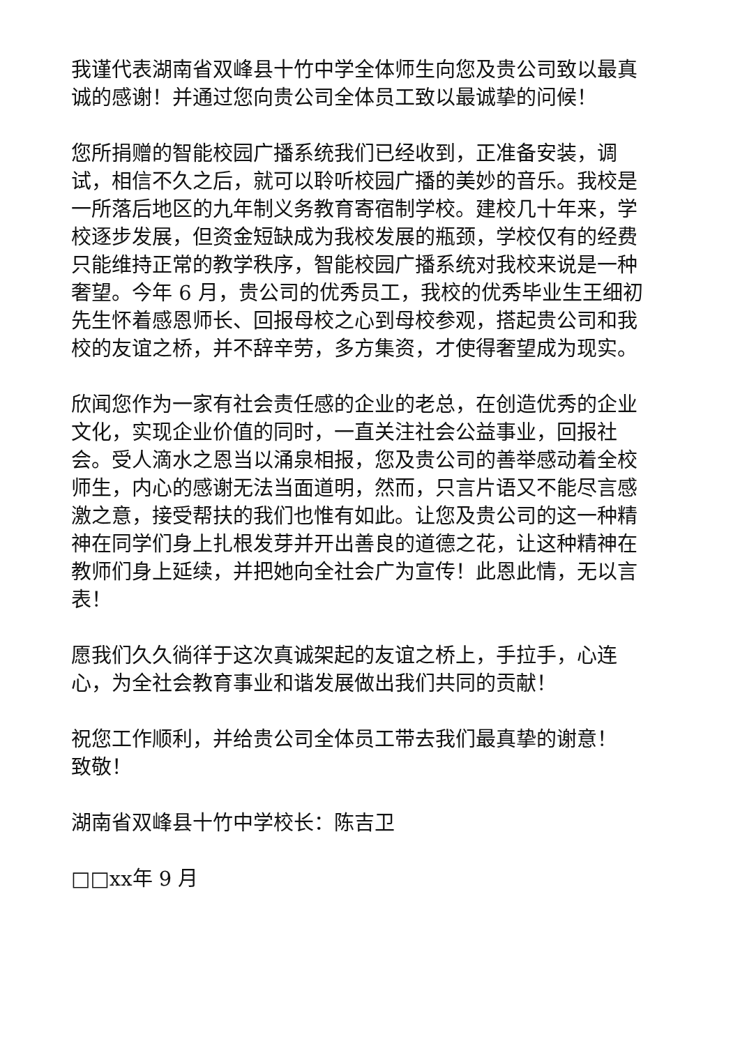我谨代表湖南省双峰县十竹中学全体师生向您及贵公司致以最真诚的感谢！并通过您向贵公司全体员工致以最诚挚的问候！
您所捐赠的智能校园广播系统我们已经收到，正准备安装，调试，相信不久之后，就可以聆听校园广播的美妙的音乐。我校是一所落后地区的九年制义务教育寄宿制学校。建校几十年来，学校逐步发展，但资金短缺成为我校发展的瓶颈，学校仅有的经费只能维持正常的教学秩序，智能校园广播系统对我校来说是一种奢望。今年 6 月，贵公司的优秀员工，我校的优秀毕业生王细初先生怀着感恩师长、回报母校之心到母校参观，搭起贵公司和我校的友谊之桥，并不辞辛劳，多方集资，才使得奢望成为现实。
欣闻您作为一家有社会责任感的企业的老总，在创造优秀的企业文化，实现企业价值的同时，一直关注社会公益事业，回报社会。受人滴水之恩当以涌泉相报，您及贵公司的善举感动着全校师生，内心的感谢无法当面道明，然而，只言片语又不能尽言感激之意，接受帮扶的我们也惟有如此。让您及贵公司的这一种精神在同学们身上扎根发芽并开出善良的道德之花，让这种精神在教师们身上延续，并把她向全社会广为宣传！此恩此情，无以言表！
愿我们久久徜徉于这次真诚架起的友谊之桥上，手拉手，心连心，为全社会教育事业和谐发展做出我们共同的贡献！
祝您工作顺利，并给贵公司全体员工带去我们最真挚的谢意！
致敬！
湖南省双峰县十竹中学校长：陈吉卫
□□xx年 9 月